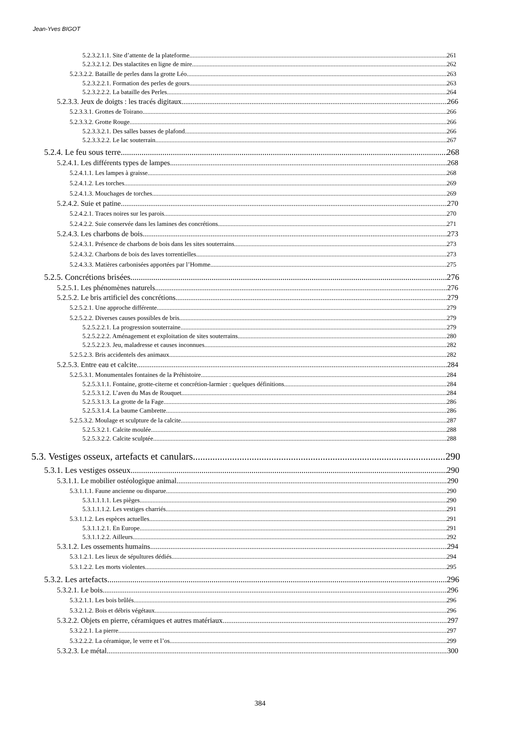Jean-Yves BIGOT
5.2.3.2.1.1. Site d’attente de la plateforme 261
5.2.3.2.1.2. Des stalactites en ligne de mire 262
5.2.3.2.2. Bataille de perles dans la grotte Léo 263
5.2.3.2.2.1. Formation des perles de gours 263
5.2.3.2.2.2. La bataille des Perles 264
5.2.3.3. Jeux de doigts : les tracés digitaux 266
5.2.3.3.1. Grottes de Toirano 266
5.2.3.3.2. Grotte Rouge 266
5.2.3.3.2.1. Des salles basses de plafond 266
5.2.3.3.2.2. Le lac souterrain 267
5.2.4. Le feu sous terre 268
5.2.4.1. Les différents types de lampes 268
5.2.4.1.1. Les lampes à graisse 268
5.2.4.1.2. Les torches 269
5.2.4.1.3. Mouchages de torches 269
5.2.4.2. Suie et patine 270
5.2.4.2.1. Traces noires sur les parois 270
5.2.4.2.2. Suie conservée dans les lamines des concrétions 271
5.2.4.3. Les charbons de bois 273
5.2.4.3.1. Présence de charbons de bois dans les sites souterrains 273
5.2.4.3.2. Charbons de bois des laves torrentielles 273
5.2.4.3.3. Matières carbonisées apportées par l’Homme 275
5.2.5. Concrétions brisées 276
5.2.5.1. Les phénomènes naturels 276
5.2.5.2. Le bris artificiel des concrétions 279
5.2.5.2.1. Une approche différente 279
5.2.5.2.2. Diverses causes possibles de bris 279
5.2.5.2.2.1. La progression souterraine 279
5.2.5.2.2.2. Aménagement et exploitation de sites souterrains 280
5.2.5.2.2.3. Jeu, maladresse et causes inconnues 282
5.2.5.2.3. Bris accidentels des animaux 282
5.2.5.3. Entre eau et calcite 284
5.2.5.3.1. Monumentales fontaines de la Préhistoire 284
5.2.5.3.1.1. Fontaine, grotte-citerne et concrétion-larmier : quelques définitions 284
5.2.5.3.1.2. L’aven du Mas de Rouquet 284
5.2.5.3.1.3. La grotte de la Fage 286
5.2.5.3.1.4. La baume Cambrette 286
5.2.5.3.2. Moulage et sculpture de la calcite 287
5.2.5.3.2.1. Calcite moulée 288
5.2.5.3.2.2. Calcite sculptée 288
5.3. Vestiges osseux, artefacts et canulars 290
5.3.1. Les vestiges osseux 290
5.3.1.1. Le mobilier ostéologique animal 290
5.3.1.1.1. Faune ancienne ou disparue 290
5.3.1.1.1.1. Les pièges 290
5.3.1.1.1.2. Les vestiges charriés 291
5.3.1.1.2. Les espèces actuelles 291
5.3.1.1.2.1. En Europe 291
5.3.1.1.2.2. Ailleurs 292
5.3.1.2. Les ossements humains 294
5.3.1.2.1. Les lieux de sépultures dédiés 294
5.3.1.2.2. Les morts violentes 295
5.3.2. Les artefacts 296
5.3.2.1. Le bois 296
5.3.2.1.1. Les bois brûlés 296
5.3.2.1.2. Bois et débris végétaux 296
5.3.2.2. Objets en pierre, céramiques et autres matériaux 297
5.3.2.2.1. La pierre 297
5.3.2.2.2. La céramique, le verre et l’os 299
5.3.2.3. Le métal 300
384